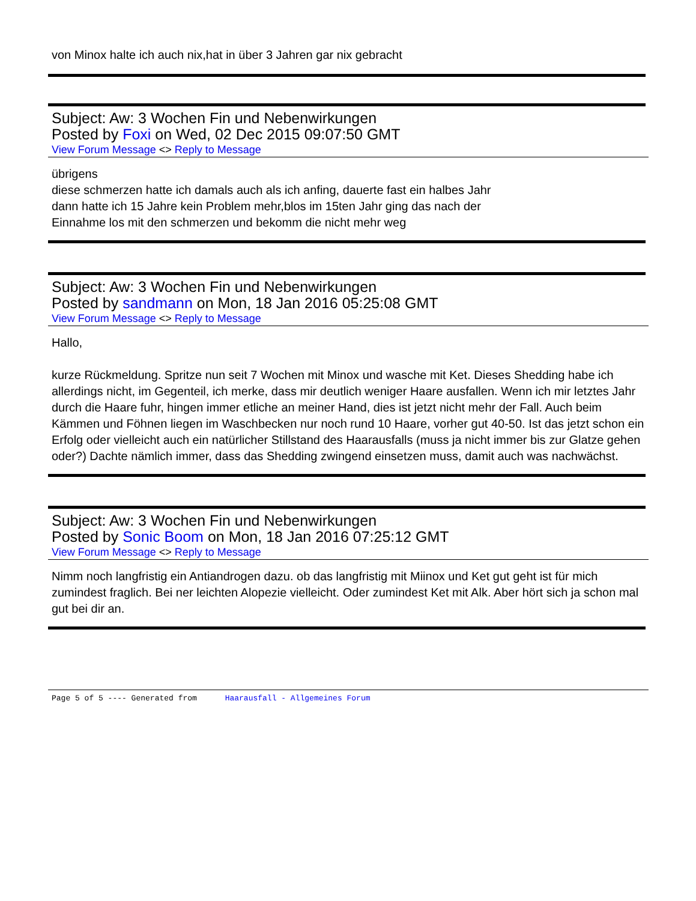von Minox halte ich auch nix,hat in über 3 Jahren gar nix gebracht
Subject: Aw: 3 Wochen Fin und Nebenwirkungen
Posted by Foxi on Wed, 02 Dec 2015 09:07:50 GMT
View Forum Message <> Reply to Message
übrigens
diese schmerzen hatte ich damals auch als ich anfing, dauerte fast ein halbes Jahr
dann hatte ich 15 Jahre kein Problem mehr,blos im 15ten Jahr ging das nach der
Einnahme los mit den schmerzen und bekomm die nicht mehr weg
Subject: Aw: 3 Wochen Fin und Nebenwirkungen
Posted by sandmann on Mon, 18 Jan 2016 05:25:08 GMT
View Forum Message <> Reply to Message
Hallo,
kurze Rückmeldung. Spritze nun seit 7 Wochen mit Minox und wasche mit Ket. Dieses Shedding habe ich allerdings nicht, im Gegenteil, ich merke, dass mir deutlich weniger Haare ausfallen. Wenn ich mir letztes Jahr durch die Haare fuhr, hingen immer etliche an meiner Hand, dies ist jetzt nicht mehr der Fall. Auch beim Kämmen und Föhnen liegen im Waschbecken nur noch rund 10 Haare, vorher gut 40-50. Ist das jetzt schon ein Erfolg oder vielleicht auch ein natürlicher Stillstand des Haarausfalls (muss ja nicht immer bis zur Glatze gehen oder?) Dachte nämlich immer, dass das Shedding zwingend einsetzen muss, damit auch was nachwächst.
Subject: Aw: 3 Wochen Fin und Nebenwirkungen
Posted by Sonic Boom on Mon, 18 Jan 2016 07:25:12 GMT
View Forum Message <> Reply to Message
Nimm noch langfristig ein Antiandrogen dazu. ob das langfristig mit Miinox und Ket gut geht ist für mich zumindest fraglich. Bei ner leichten Alopezie vielleicht. Oder zumindest Ket mit Alk. Aber hört sich ja schon mal gut bei dir an.
Page 5 of 5 ---- Generated from Haarausfall - Allgemeines Forum